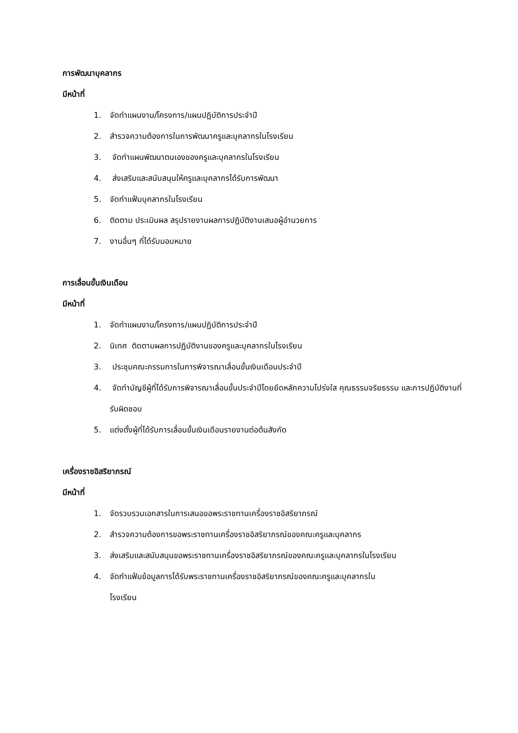การพัฒนาบุคลากร
มีหน้าที่
1. จัดทำแผนงาน/โครงการ/แผนปฏิบัติการประจำปี
2. สำรวจความต้องการในการพัฒนาครูและบุคลากรในโรงเรียน
3. จัดทำแผนพัฒนาตนเองของครูและบุคลากรในโรงเรียน
4. ส่งเสริมและสนับสนุนให้ครูและบุคลากรได้รับการพัฒนา
5. จัดทำแฟ้มบุคลากรในโรงเรียน
6. ติดตาม ประเมินผล สรุปรายงานผลการปฏิบัติงานเสนอผู้อำนวยการ
7. งานอื่นๆ ที่ได้รับมอบหมาย
การเลื่อนขั้นเงินเดือน
มีหน้าที่
1. จัดทำแผนงาน/โครงการ/แผนปฏิบัติการประจำปี
2. นิเทศ ติดตามผลการปฏิบัติงานของครูและบุคลากรในโรงเรียน
3. ประชุมคณะกรรมการในการพิจารณาเลื่อนขั้นเงินเดือนประจำปี
4. จัดทำบัญชีผู้ที่ได้รับการพิจารณาเลื่อนขั้นประจำปีโดยยึดหลักความโปร่งใส คุณธรรมจริยธรรม และการปฏิบัติงานที่รับผิดชอบ
5. แต่งตั้งผู้ที่ได้รับการเลื่อนขั้นเงินเดือนรายงานต่อต้นสังกัด
เครื่องราชอิสริยาภรณ์
มีหน้าที่
1. จัดรวบรวมเอกสารในการเสนอขอพระราชทานเครื่องราชอิสริยาภรณ์
2. สำรวจความต้องการขอพระราชทานเครื่องราชอิสริยาภรณ์ของคณะครูและบุคลากร
3. ส่งเสริมและสนับสนุนขอพระราชทานเครื่องราชอิสริยาภรณ์ของคณะครูและบุคลากรในโรงเรียน
4. จัดทำแฟ้มข้อมูลการได้รับพระราชทานเครื่องราชอิสริยาภรณ์ของคณะครูและบุคลากรใน
โรงเรียน